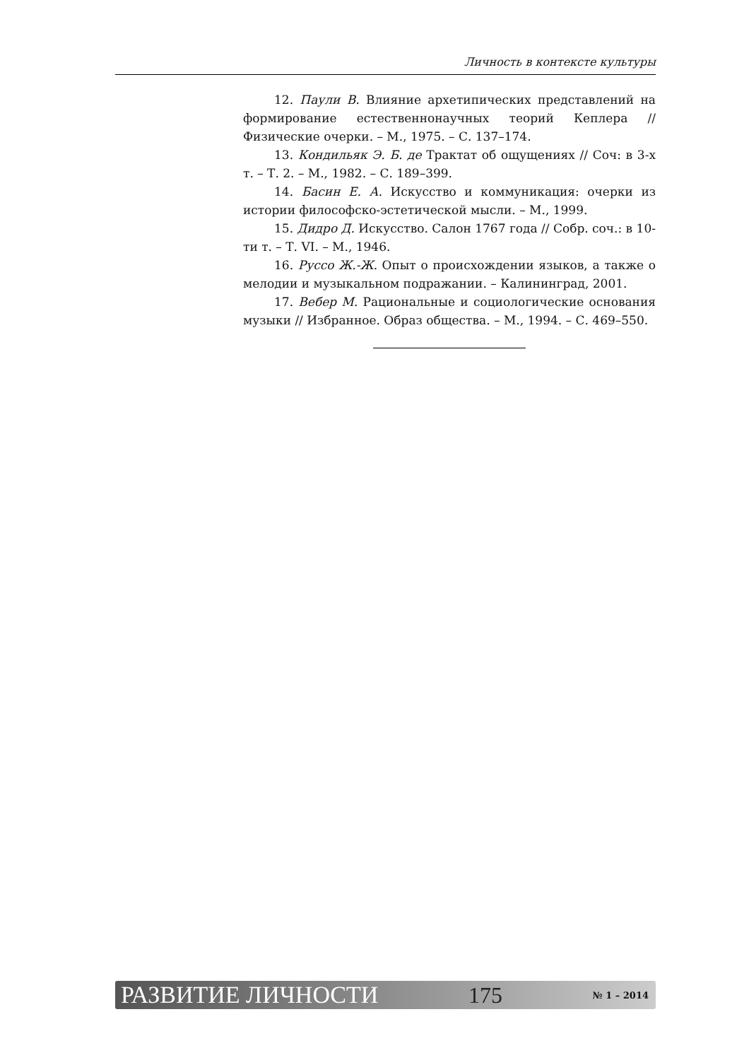Личность в контексте культуры
12. Паули В. Влияние архетипических представлений на формирование естественнонаучных теорий Кеплера // Физические очерки. – М., 1975. – С. 137–174.
13. Кондильяк Э. Б. де Трактат об ощущениях // Соч: в 3-х т. – Т. 2. – М., 1982. – С. 189–399.
14. Басин Е. А. Искусство и коммуникация: очерки из истории философско-эстетической мысли. – М., 1999.
15. Дидро Д. Искусство. Салон 1767 года // Собр. соч.: в 10-ти т. – Т. VI. – М., 1946.
16. Руссо Ж.-Ж. Опыт о происхождении языков, а также о мелодии и музыкальном подражании. – Калининград, 2001.
17. Вебер М. Рациональные и социологические основания музыки // Избранное. Образ общества. – М., 1994. – С. 469–550.
РАЗВИТИЕ ЛИЧНОСТИ 175 № 1 – 2014